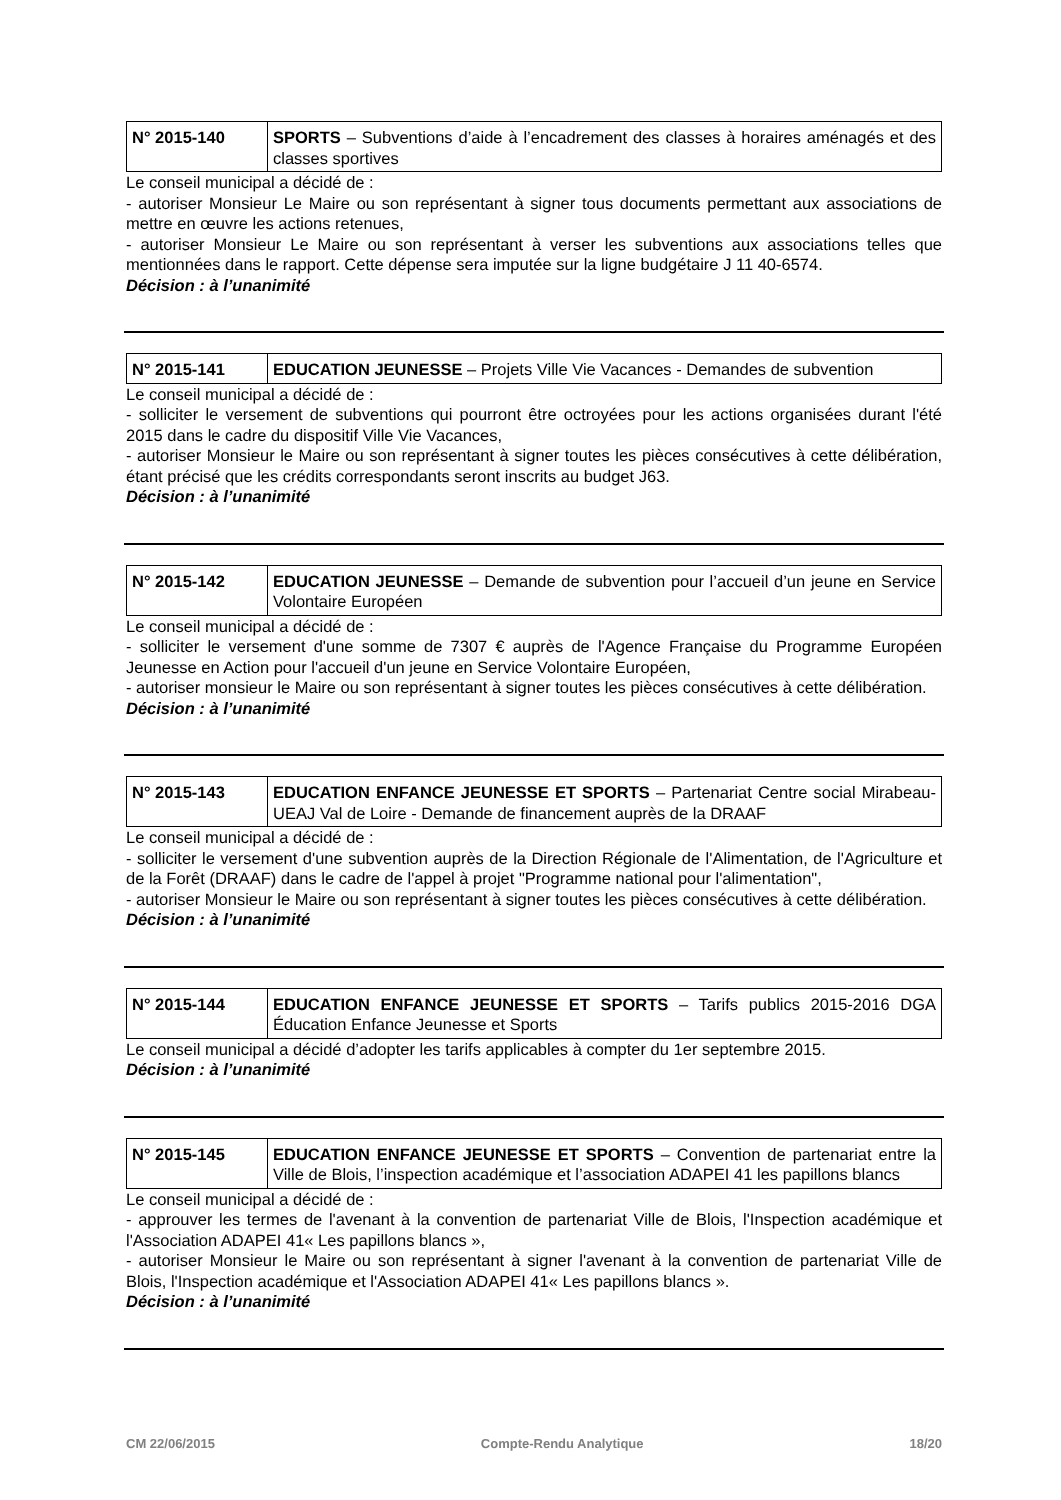| N° 2015-140 | SPORTS – Subventions d’aide à l’encadrement des classes à horaires aménagés et des classes sportives |
Le conseil municipal a décidé de :
- autoriser Monsieur Le Maire ou son représentant à signer tous documents permettant aux associations de mettre en œuvre les actions retenues,
- autoriser Monsieur Le Maire ou son représentant à verser les subventions aux associations telles que mentionnées dans le rapport. Cette dépense sera imputée sur la ligne budgétaire J 11 40-6574.
Décision : à l’unanimité
| N° 2015-141 | EDUCATION JEUNESSE – Projets Ville Vie Vacances - Demandes de subvention |
Le conseil municipal a décidé de :
- solliciter le versement de subventions qui pourront être octroyées pour les actions organisées durant l'été 2015 dans le cadre du dispositif Ville Vie Vacances,
- autoriser Monsieur le Maire ou son représentant à signer toutes les pièces consécutives à cette délibération, étant précisé que les crédits correspondants seront inscrits au budget J63.
Décision : à l’unanimité
| N° 2015-142 | EDUCATION JEUNESSE – Demande de subvention pour l’accueil d’un jeune en Service Volontaire Européen |
Le conseil municipal a décidé de :
- solliciter le versement d'une somme de 7307 € auprès de l'Agence Française du Programme Européen Jeunesse en Action pour l'accueil d'un jeune en Service Volontaire Européen,
- autoriser monsieur le Maire ou son représentant à signer toutes les pièces consécutives à cette délibération.
Décision : à l’unanimité
| N° 2015-143 | EDUCATION ENFANCE JEUNESSE ET SPORTS – Partenariat Centre social Mirabeau-UEAJ Val de Loire - Demande de financement auprès de la DRAAF |
Le conseil municipal a décidé de :
- solliciter le versement d'une subvention auprès de la Direction Régionale de l'Alimentation, de l'Agriculture et de la Forêt (DRAAF) dans le cadre de l'appel à projet "Programme national pour l'alimentation",
- autoriser Monsieur le Maire ou son représentant à signer toutes les pièces consécutives à cette délibération.
Décision : à l’unanimité
| N° 2015-144 | EDUCATION ENFANCE JEUNESSE ET SPORTS – Tarifs publics 2015-2016 DGA Éducation Enfance Jeunesse et Sports |
Le conseil municipal a décidé d’adopter les tarifs applicables à compter du 1er septembre 2015.
Décision : à l’unanimité
| N° 2015-145 | EDUCATION ENFANCE JEUNESSE ET SPORTS – Convention de partenariat entre la Ville de Blois, l’inspection académique et l’association ADAPEI 41 les papillons blancs |
Le conseil municipal a décidé de :
- approuver les termes de l'avenant à la convention de partenariat Ville de Blois, l'Inspection académique et l'Association ADAPEI 41« Les papillons blancs »,
- autoriser Monsieur le Maire ou son représentant à signer l'avenant à la convention de partenariat Ville de Blois, l'Inspection académique et l'Association ADAPEI 41« Les papillons blancs ».
Décision : à l’unanimité
CM 22/06/2015 Compte-Rendu Analytique 18/20